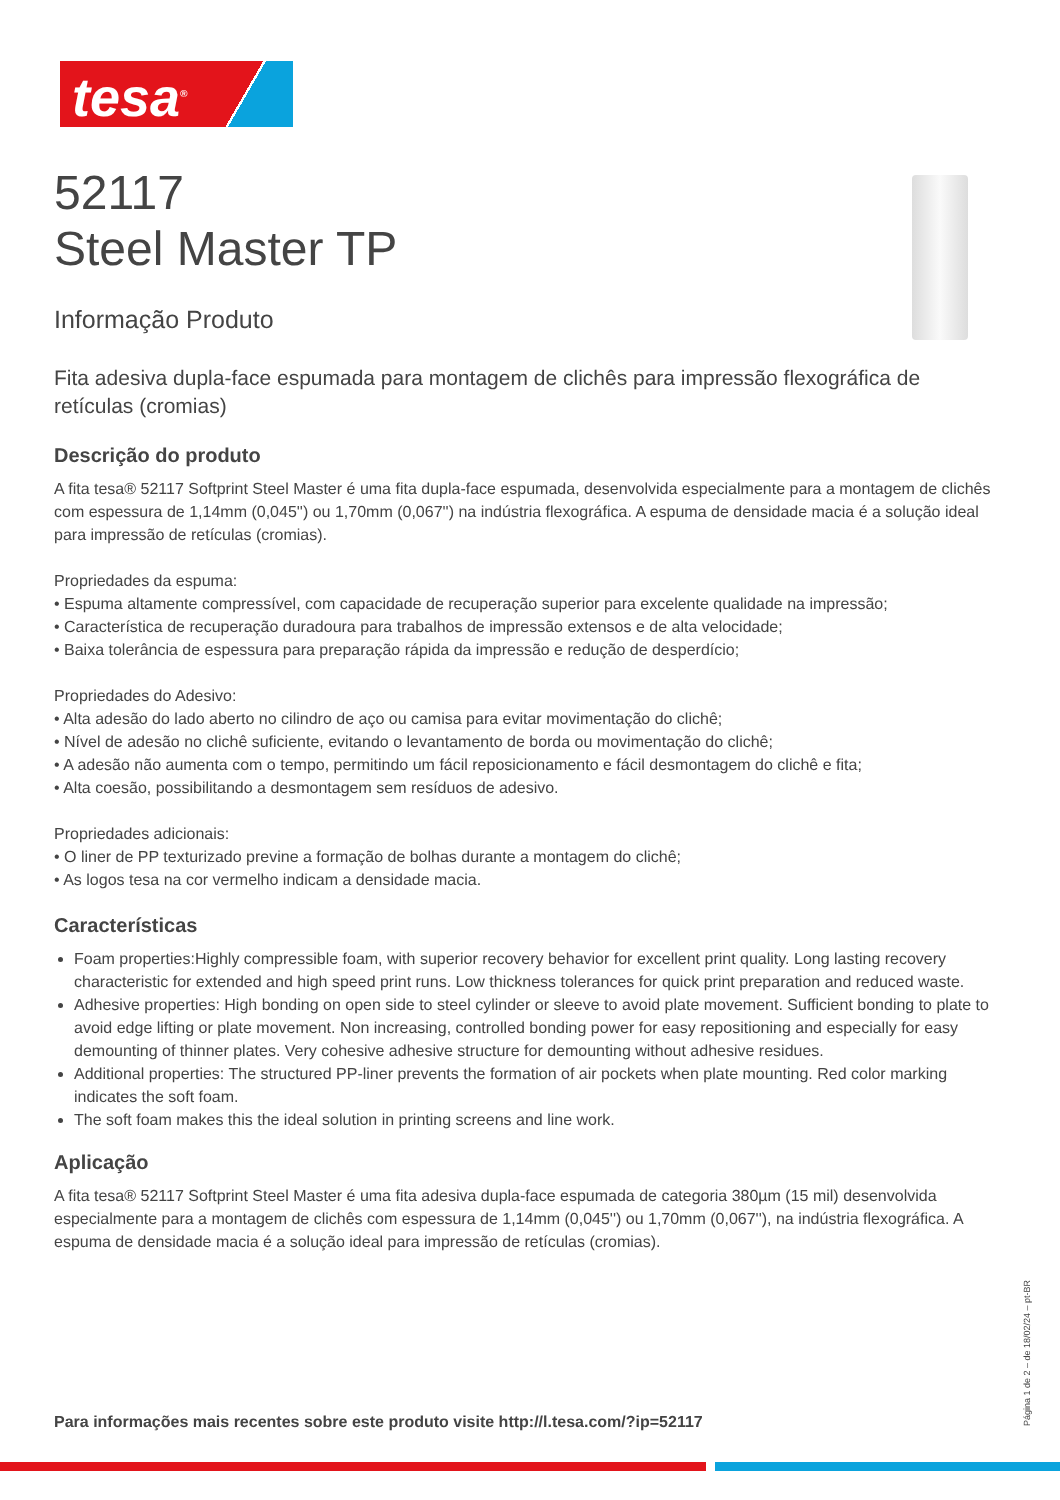tesa<sup>®</sup>
52117
Steel Master TP
Informação Produto
Fita adesiva dupla-face espumada para montagem de clichês para impressão flexográfica de retículas (cromias)
Descrição do produto
A fita tesa® 52117 Softprint Steel Master é uma fita dupla-face espumada, desenvolvida especialmente para a montagem de clichês com espessura de 1,14mm (0,045'') ou 1,70mm (0,067'') na indústria flexográfica. A espuma de densidade macia é a solução ideal para impressão de retículas (cromias).
Propriedades da espuma:
• Espuma altamente compressível, com capacidade de recuperação superior para excelente qualidade na impressão;
• Característica de recuperação duradoura para trabalhos de impressão extensos e de alta velocidade;
• Baixa tolerância de espessura para preparação rápida da impressão e redução de desperdício;
Propriedades do Adesivo:
• Alta adesão do lado aberto no cilindro de aço ou camisa para evitar movimentação do clichê;
• Nível de adesão no clichê suficiente, evitando o levantamento de borda ou movimentação do clichê;
• A adesão não aumenta com o tempo, permitindo um fácil reposicionamento e fácil desmontagem do clichê e fita;
• Alta coesão, possibilitando a desmontagem sem resíduos de adesivo.
Propriedades adicionais:
• O liner de PP texturizado previne a formação de bolhas durante a montagem do clichê;
• As logos tesa na cor vermelho indicam a densidade macia.
Características
Foam properties:Highly compressible foam, with superior recovery behavior for excellent print quality. Long lasting recovery characteristic for extended and high speed print runs. Low thickness tolerances for quick print preparation and reduced waste.
Adhesive properties: High bonding on open side to steel cylinder or sleeve to avoid plate movement. Sufficient bonding to plate to avoid edge lifting or plate movement. Non increasing, controlled bonding power for easy repositioning and especially for easy demounting of thinner plates. Very cohesive adhesive structure for demounting without adhesive residues.
Additional properties: The structured PP-liner prevents the formation of air pockets when plate mounting. Red color marking indicates the soft foam.
The soft foam makes this the ideal solution in printing screens and line work.
Aplicação
A fita tesa® 52117 Softprint Steel Master é uma fita adesiva dupla-face espumada de categoria 380µm (15 mil) desenvolvida especialmente para a montagem de clichês com espessura de 1,14mm (0,045'') ou 1,70mm (0,067''), na indústria flexográfica. A espuma de densidade macia é a solução ideal para impressão de retículas (cromias).
Para informações mais recentes sobre este produto visite http://l.tesa.com/?ip=52117
Página 1 de 2 – de 18/02/24 – pt-BR